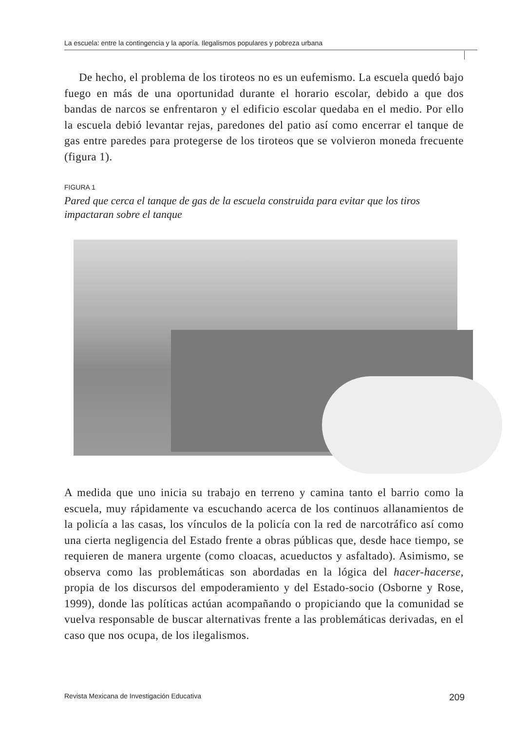La escuela: entre la contingencia y la aporía. Ilegalismos populares y pobreza urbana
De hecho, el problema de los tiroteos no es un eufemismo. La escuela quedó bajo fuego en más de una oportunidad durante el horario escolar, debido a que dos bandas de narcos se enfrentaron y el edificio escolar quedaba en el medio. Por ello la escuela debió levantar rejas, paredones del patio así como encerrar el tanque de gas entre paredes para protegerse de los tiroteos que se volvieron moneda frecuente (figura 1).
FIGURA 1
Pared que cerca el tanque de gas de la escuela construida para evitar que los tiros impactaran sobre el tanque
A medida que uno inicia su trabajo en terreno y camina tanto el barrio como la escuela, muy rápidamente va escuchando acerca de los continuos allanamientos de la policía a las casas, los vínculos de la policía con la red de narcotráfico así como una cierta negligencia del Estado frente a obras públicas que, desde hace tiempo, se requieren de manera urgente (como cloacas, acueductos y asfaltado). Asimismo, se observa como las problemáticas son abordadas en la lógica del hacer-hacerse, propia de los discursos del empoderamiento y del Estado-socio (Osborne y Rose, 1999), donde las políticas actúan acompañando o propiciando que la comunidad se vuelva responsable de buscar alternativas frente a las problemáticas derivadas, en el caso que nos ocupa, de los ilegalismos.
Revista Mexicana de Investigación Educativa 209